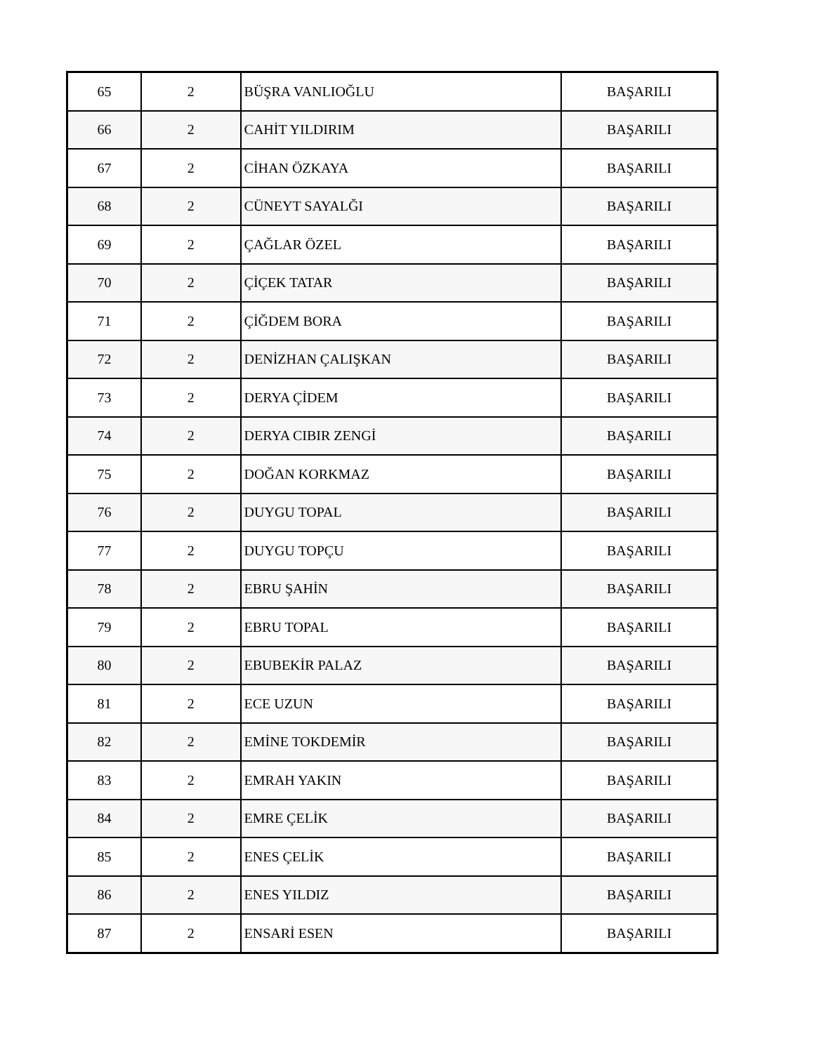| 65 | 2 | BÜŞRA VANLIOĞLU | BAŞARILI |
| 66 | 2 | CAHİT YILDIRIM | BAŞARILI |
| 67 | 2 | CİHAN ÖZKAYA | BAŞARILI |
| 68 | 2 | CÜNEYT SAYALĞI | BAŞARILI |
| 69 | 2 | ÇAĞLAR ÖZEL | BAŞARILI |
| 70 | 2 | ÇİÇEK TATAR | BAŞARILI |
| 71 | 2 | ÇİĞDEM BORA | BAŞARILI |
| 72 | 2 | DENİZHAN ÇALIŞKAN | BAŞARILI |
| 73 | 2 | DERYA ÇİDEM | BAŞARILI |
| 74 | 2 | DERYA CIBIR ZENGİ | BAŞARILI |
| 75 | 2 | DOĞAN KORKMAZ | BAŞARILI |
| 76 | 2 | DUYGU TOPAL | BAŞARILI |
| 77 | 2 | DUYGU TOPÇU | BAŞARILI |
| 78 | 2 | EBRU ŞAHİN | BAŞARILI |
| 79 | 2 | EBRU TOPAL | BAŞARILI |
| 80 | 2 | EBUBEKİR PALAZ | BAŞARILI |
| 81 | 2 | ECE UZUN | BAŞARILI |
| 82 | 2 | EMİNE TOKDEMİR | BAŞARILI |
| 83 | 2 | EMRAH YAKIN | BAŞARILI |
| 84 | 2 | EMRE ÇELİK | BAŞARILI |
| 85 | 2 | ENES ÇELİK | BAŞARILI |
| 86 | 2 | ENES YILDIZ | BAŞARILI |
| 87 | 2 | ENSARİ ESEN | BAŞARILI |